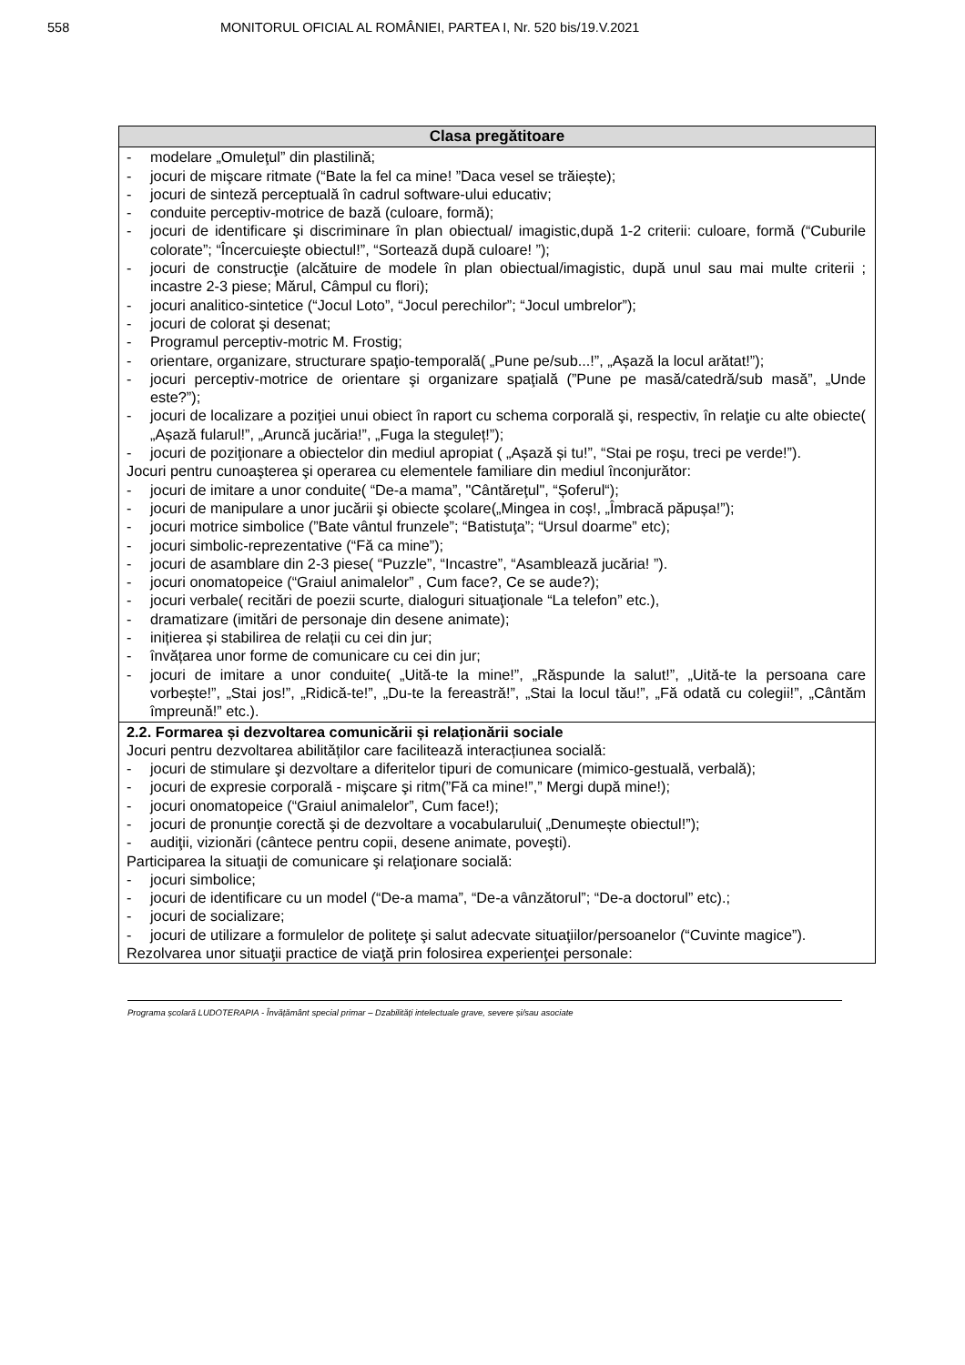558 MONITORUL OFICIAL AL ROMÂNIEI, PARTEA I, Nr. 520 bis/19.V.2021
| Clasa pregătitoare |
| --- |
| - modelare „Omuleţul” din plastilină; - jocuri de mişcare ritmate (“Bate la fel ca mine! ”Daca vesel se trăiește); - jocuri de sinteză perceptuală în cadrul software-ului educativ; - conduite perceptiv-motrice de bază (culoare, formă); - jocuri de identificare şi discriminare în plan obiectual/ imagistic,după 1-2 criterii: culoare, formă (“Cuburile colorate”; “Încercuieşte obiectul!”, “Sortează după culoare! ”); - jocuri de construcţie (alcătuire de modele în plan obiectual/imagistic, după unul sau mai multe criterii ; incastre 2-3 piese; Mărul, Câmpul cu flori); - jocuri analitico-sintetice (“Jocul Loto”, “Jocul perechilor”; “Jocul umbrelor”); - jocuri de colorat şi desenat; - Programul perceptiv-motric M. Frostig; - orientare, organizare, structurare spaţio-temporală( „Pune pe/sub...!”, „Așază la locul arătat!”); - jocuri perceptiv-motrice de orientare şi organizare spaţială (”Pune pe masă/catedră/sub masă”, „Unde este?”); - jocuri de localizare a poziţiei unui obiect în raport cu schema corporală şi, respectiv, în relaţie cu alte obiecte( „Așază fularul!”, „Aruncă jucăria!”, „Fuga la stegulеț!”); - jocuri de poziţionare a obiectelor din mediul apropiat ( „Așază și tu!”, “Stai pe roşu, treci pe verde!”). Jocuri pentru cunoaşterea şi operarea cu elementele familiare din mediul înconjurător: - jocuri de imitare a unor conduite( “De-a mama”, "Cântăreţul", “Șoferul“); - jocuri de manipulare a unor jucării şi obiecte şcolare(„Mingea in coș!, „Îmbracă păpușa!”); - jocuri motrice simbolice (”Bate vântul frunzele”; “Batistuţa”; “Ursul doarme” etc); - jocuri simbolic-reprezentative (“Fă ca mine”); - jocuri de asamblare din 2-3 piese( “Puzzle”, “Incastre”, “Asamblează jucăria! ”). - jocuri onomatopeice (“Graiul animalelor” , Cum face?, Ce se aude?); - jocuri verbale( recitări de poezii scurte, dialoguri situaţionale “La telefon” etc.), - dramatizare (imitări de personaje din desene animate); - inițierea și stabilirea de relații cu cei din jur; - învățarea unor forme de comunicare cu cei din jur; - jocuri de imitare a unor conduite( „Uită-te la mine!”, „Răspunde la salut!”, „Uită-te la persoana care vorbește!”, „Stai jos!”, „Ridică-te!”, „Du-te la fereastră!”, „Stai la locul tău!”, „Fă odată cu colegii!”, „Cântăm împreună!” etc.). |
| 2.2. Formarea și dezvoltarea comunicării și relaționării sociale Jocuri pentru dezvoltarea abilităților care facilitează interacțiunea socială: - jocuri de stimulare şi dezvoltare a diferitelor tipuri de comunicare (mimico-gestuală, verbală); - jocuri de expresie corporală - mişcare şi ritm(”Fă ca mine!”,” Mergi după mine!); - jocuri onomatopeice (“Graiul animalelor”, Cum face!); - jocuri de pronunţie corectă şi de dezvoltare a vocabularului( „Denumește obiectul!”); - audiţii, vizionări (cântece pentru copii, desene animate, poveşti). Participarea la situaţii de comunicare şi relaţionare socială: - jocuri simbolice; - jocuri de identificare cu un model (“De-a mama”, “De-a vânzătorul”; “De-a doctorul” etc).; - jocuri de socializare; - jocuri de utilizare a formulelor de politeţe şi salut adecvate situaţiilor/persoanelor (“Cuvinte magice”). Rezolvarea unor situaţii practice de viaţă prin folosirea experienţei personale: |
Programa școlară LUDOTERAPIA - Învățământ special primar – Dzabilități intelectuale grave, severe și/sau asociate